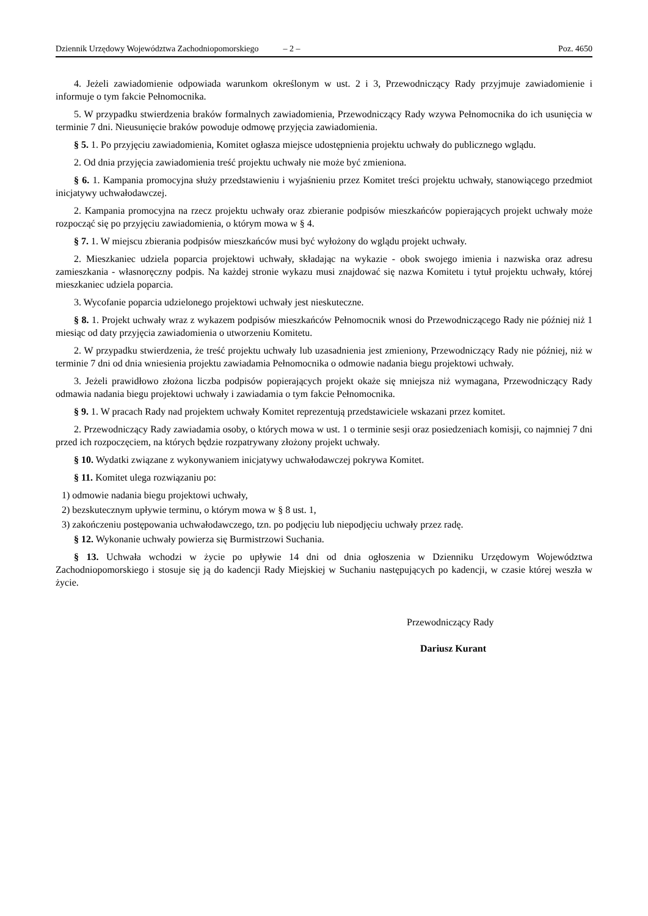Dziennik Urzędowy Województwa Zachodniopomorskiego – 2 – Poz. 4650
4. Jeżeli zawiadomienie odpowiada warunkom określonym w ust. 2 i 3, Przewodniczący Rady przyjmuje zawiadomienie i informuje o tym fakcie Pełnomocnika.
5. W przypadku stwierdzenia braków formalnych zawiadomienia, Przewodniczący Rady wzywa Pełnomocnika do ich usunięcia w terminie 7 dni. Nieusunięcie braków powoduje odmowę przyjęcia zawiadomienia.
§ 5. 1. Po przyjęciu zawiadomienia, Komitet ogłasza miejsce udostępnienia projektu uchwały do publicznego wglądu.
2. Od dnia przyjęcia zawiadomienia treść projektu uchwały nie może być zmieniona.
§ 6. 1. Kampania promocyjna służy przedstawieniu i wyjaśnieniu przez Komitet treści projektu uchwały, stanowiącego przedmiot inicjatywy uchwałodawczej.
2. Kampania promocyjna na rzecz projektu uchwały oraz zbieranie podpisów mieszkańców popierających projekt uchwały może rozpocząć się po przyjęciu zawiadomienia, o którym mowa w § 4.
§ 7. 1. W miejscu zbierania podpisów mieszkańców musi być wyłożony do wglądu projekt uchwały.
2. Mieszkaniec udziela poparcia projektowi uchwały, składając na wykazie - obok swojego imienia i nazwiska oraz adresu zamieszkania - własnoręczny podpis. Na każdej stronie wykazu musi znajdować się nazwa Komitetu i tytuł projektu uchwały, której mieszkaniec udziela poparcia.
3. Wycofanie poparcia udzielonego projektowi uchwały jest nieskuteczne.
§ 8. 1. Projekt uchwały wraz z wykazem podpisów mieszkańców Pełnomocnik wnosi do Przewodniczącego Rady nie później niż 1 miesiąc od daty przyjęcia zawiadomienia o utworzeniu Komitetu.
2. W przypadku stwierdzenia, że treść projektu uchwały lub uzasadnienia jest zmieniony, Przewodniczący Rady nie później, niż w terminie 7 dni od dnia wniesienia projektu zawiadamia Pełnomocnika o odmowie nadania biegu projektowi uchwały.
3. Jeżeli prawidłowo złożona liczba podpisów popierających projekt okaże się mniejsza niż wymagana, Przewodniczący Rady odmawia nadania biegu projektowi uchwały i zawiadamia o tym fakcie Pełnomocnika.
§ 9. 1. W pracach Rady nad projektem uchwały Komitet reprezentują przedstawiciele wskazani przez komitet.
2. Przewodniczący Rady zawiadamia osoby, o których mowa w ust. 1 o terminie sesji oraz posiedzeniach komisji, co najmniej 7 dni przed ich rozpoczęciem, na których będzie rozpatrywany złożony projekt uchwały.
§ 10. Wydatki związane z wykonywaniem inicjatywy uchwałodawczej pokrywa Komitet.
§ 11. Komitet ulega rozwiązaniu po:
1) odmowie nadania biegu projektowi uchwały,
2) bezskutecznym upływie terminu, o którym mowa w § 8 ust. 1,
3) zakończeniu postępowania uchwałodawczego, tzn. po podjęciu lub niepodjęciu uchwały przez radę.
§ 12. Wykonanie uchwały powierza się Burmistrzowi Suchania.
§ 13. Uchwała wchodzi w życie po upływie 14 dni od dnia ogłoszenia w Dzienniku Urzędowym Województwa Zachodniopomorskiego i stosuje się ją do kadencji Rady Miejskiej w Suchaniu następujących po kadencji, w czasie której weszła w życie.
Przewodniczący Rady
Dariusz Kurant